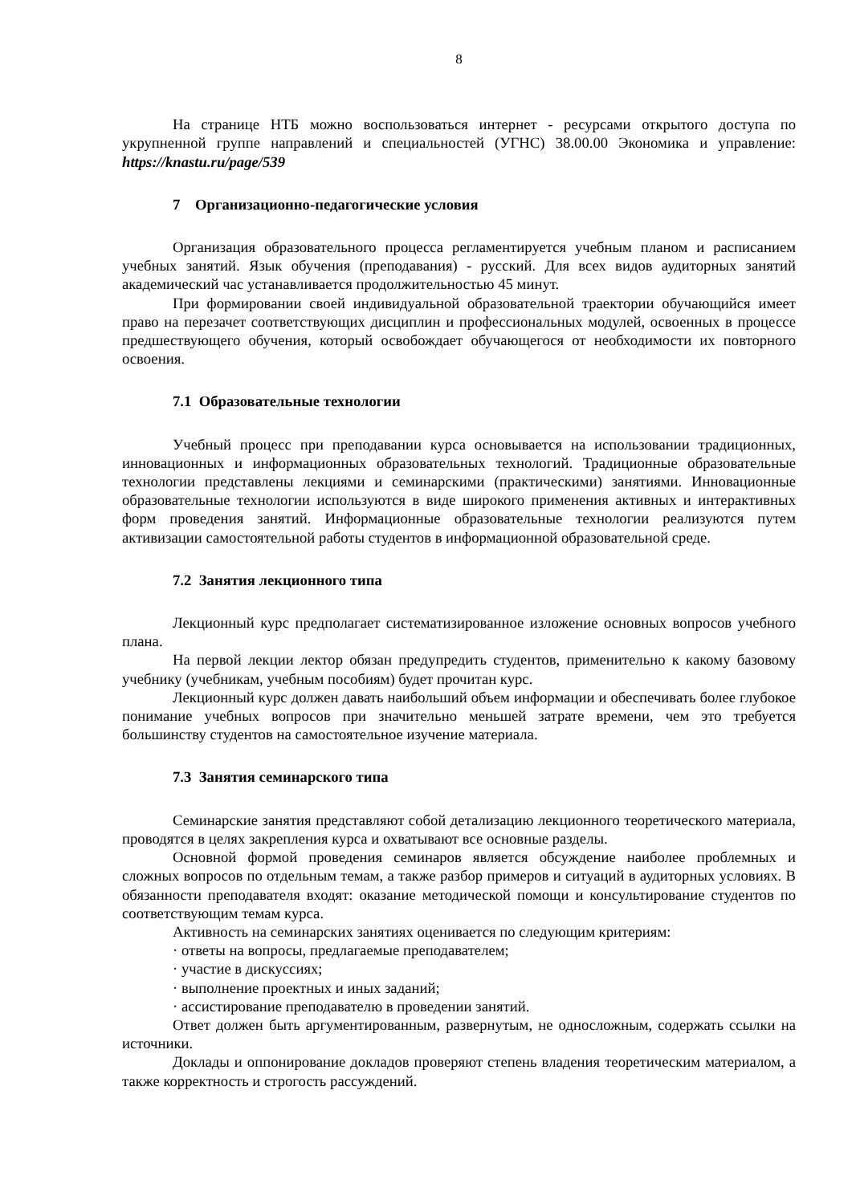8
На странице НТБ можно воспользоваться интернет - ресурсами открытого доступа по укрупненной группе направлений и специальностей (УГНС) 38.00.00 Экономика и управление: https://knastu.ru/page/539
7 Организационно-педагогические условия
Организация образовательного процесса регламентируется учебным планом и расписанием учебных занятий. Язык обучения (преподавания) - русский. Для всех видов аудиторных занятий академический час устанавливается продолжительностью 45 минут.
При формировании своей индивидуальной образовательной траектории обучающийся имеет право на перезачет соответствующих дисциплин и профессиональных модулей, освоенных в процессе предшествующего обучения, который освобождает обучающегося от необходимости их повторного освоения.
7.1 Образовательные технологии
Учебный процесс при преподавании курса основывается на использовании традиционных, инновационных и информационных образовательных технологий. Традиционные образовательные технологии представлены лекциями и семинарскими (практическими) занятиями. Инновационные образовательные технологии используются в виде широкого применения активных и интерактивных форм проведения занятий. Информационные образовательные технологии реализуются путем активизации самостоятельной работы студентов в информационной образовательной среде.
7.2 Занятия лекционного типа
Лекционный курс предполагает систематизированное изложение основных вопросов учебного плана.
На первой лекции лектор обязан предупредить студентов, применительно к какому базовому учебнику (учебникам, учебным пособиям) будет прочитан курс.
Лекционный курс должен давать наибольший объем информации и обеспечивать более глубокое понимание учебных вопросов при значительно меньшей затрате времени, чем это требуется большинству студентов на самостоятельное изучение материала.
7.3 Занятия семинарского типа
Семинарские занятия представляют собой детализацию лекционного теоретического материала, проводятся в целях закрепления курса и охватывают все основные разделы.
Основной формой проведения семинаров является обсуждение наиболее проблемных и сложных вопросов по отдельным темам, а также разбор примеров и ситуаций в аудиторных условиях. В обязанности преподавателя входят: оказание методической помощи и консультирование студентов по соответствующим темам курса.
Активность на семинарских занятиях оценивается по следующим критериям:
· ответы на вопросы, предлагаемые преподавателем;
· участие в дискуссиях;
· выполнение проектных и иных заданий;
· ассистирование преподавателю в проведении занятий.
Ответ должен быть аргументированным, развернутым, не односложным, содержать ссылки на источники.
Доклады и оппонирование докладов проверяют степень владения теоретическим материалом, а также корректность и строгость рассуждений.